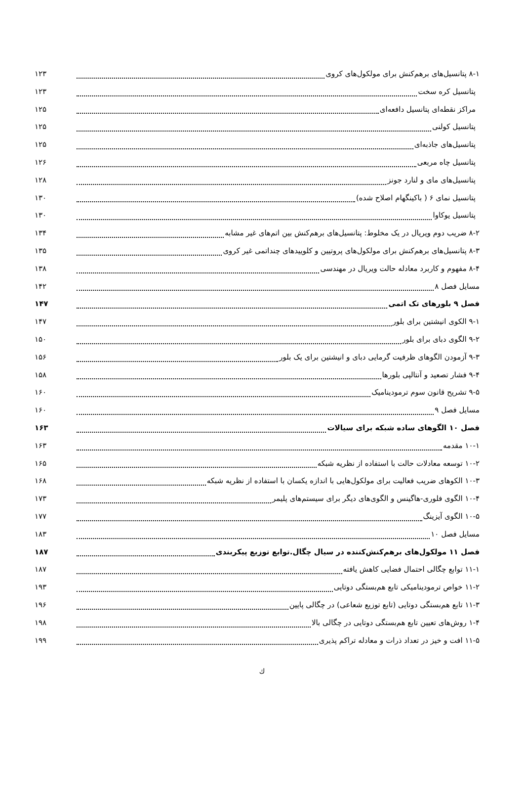۸-۱ پتانسیل‌های برهم‌کنش برای مولکول‌های کروی ۱۲۳
پتانسیل کره سخت ۱۲۳
مراکز نقطه‌ای پتانسیل دافعه‌ای ۱۲۵
پتانسیل کولنی ۱۲۵
پتانسیل‌های جاذبه‌ای ۱۲۵
پتانسیل چاه مربعی ۱۲۶
پتانسیل‌های مای و لنارد جونز ۱۲۸
پتانسیل نمای ۶ ( باکینگهام اصلاح شده) ۱۳۰
پتانسیل یوکاوا ۱۳۰
۸-۲ ضریب دوم ویریال در یک مخلوط: پتانسیل‌های برهم‌کنش بین اتم‌های غیر مشابه ۱۳۴
۸-۳ پتانسیل‌های برهم‌کنش برای مولکول‌های پروتیین و کلوییدهای چنداتمی غیر کروی ۱۳۵
۸-۴ مفهوم و کاربرد معادله حالت ویریال در مهندسی ۱۳۸
مسایل فصل ۸ ۱۴۲
فصل ۹ بلورهای تک اتمی ۱۴۷
۹-۱ الکوی انیشتین برای بلور ۱۴۷
۹-۲ الگوی دبای برای بلور ۱۵۰
۹-۳ آزمودن الگوهای ظرفیت گرمایی دبای و انیشتین برای یک بلور ۱۵۶
۹-۴ فشار تصعید و آنتالپی بلورها ۱۵۸
۹-۵ تشریح قانون سوم ترمودینامیک ۱۶۰
مسایل فصل ۹ ۱۶۰
فصل ۱۰ الگوهای ساده شبکه برای سیالات ۱۶۳
۱۰-۱ مقدمه ۱۶۳
۱۰-۲ توسعه معادلات حالت با استفاده از نظریه شبکه ۱۶۵
۱۰-۳ الکوهای ضریب فعالیت برای مولکول‌هایی با اندازه یکسان با استفاده از نظریه شبکه ۱۶۸
۱۰-۴ الگوی فلوری-هاگینس و الگوی‌های دیگر برای سیستم‌های پلیمر ۱۷۳
۱۰-۵ الگوی آیزینگ ۱۷۷
مسایل فصل ۱۰ ۱۸۳
فصل ۱۱ مولکول‌های برهم‌کنش‌کننده در سیال چگال.توابع توزیع پیکربندی ۱۸۷
۱۱-۱ توابع چگالی احتمال فضایی کاهش یافته ۱۸۷
۱۱-۲ خواص ترمودینامیکی تابع هم‌بستگی دوتایی ۱۹۳
۱۱-۳ تابع هم‌بستگی دوتایی (تابع توزیع شعاعی) در چگالی پایین ۱۹۶
۱-۴ روش‌های تعیین تابع هم‌بستگی دوتایی در چگالی بالا ۱۹۸
۱۱-۵ افت و خیز در تعداد ذرات و معادله تراکم پذیری ۱۹۹
ك